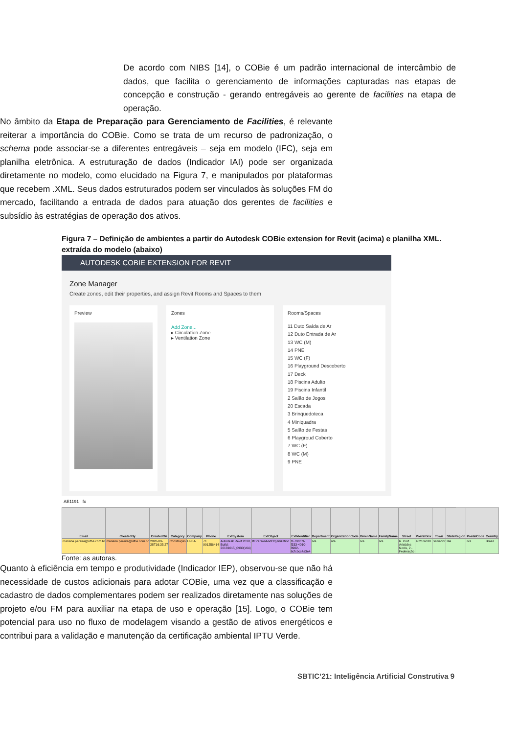De acordo com NIBS [14], o COBie é um padrão internacional de intercâmbio de dados, que facilita o gerenciamento de informações capturadas nas etapas de concepção e construção - gerando entregáveis ao gerente de facilities na etapa de operação.
No âmbito da Etapa de Preparação para Gerenciamento de Facilities, é relevante reiterar a importância do COBie. Como se trata de um recurso de padronização, o schema pode associar-se a diferentes entregáveis – seja em modelo (IFC), seja em planilha eletrônica. A estruturação de dados (Indicador IAI) pode ser organizada diretamente no modelo, como elucidado na Figura 7, e manipulados por plataformas que recebem .XML. Seus dados estruturados podem ser vinculados às soluções FM do mercado, facilitando a entrada de dados para atuação dos gerentes de facilities e subsídio às estratégias de operação dos ativos.
Figura 7 – Definição de ambientes a partir do Autodesk COBie extension for Revit (acima) e planilha XML. extraída do modelo (abaixo)
AUTODESK COBIE EXTENSION FOR REVIT
Zone Manager
Create zones, edit their properties, and assign Revit Rooms and Spaces to them
Preview Zones
Add Zone...
▸ Circulation Zone
▸ Ventilation Zone
Rooms/Spaces
11 Duto Saída de Ar
12 Duto Entrada de Ar
13 WC (M)
14 PNE
15 WC (F)
16 Playground Descoberto
17 Deck
18 Piscina Adulto
19 Piscina Infantil
2 Salão de Jogos
20 Escada
3 Brinquedoteca
4 Miniquadra
5 Salão de Festas
6 Playgroud Coberto
7 WC (F)
8 WC (M)
9 PNE
AE1191 fx
| Email | CreatedBy | CreatedOn | Category | Company | Phone | ExtSystem | ExtObject | ExtIdentifier | Department | OrganizationCode | GivenName | FamilyName | Street | PostalBox | Town | StateRegion | PostalCode | Country |
| --- | --- | --- | --- | --- | --- | --- | --- | --- | --- | --- | --- | --- | --- | --- | --- | --- | --- | --- |
| mariana.pereira@ufba.com.br | mariana.pereira@ufba.com.br | 2020-09-28T16:35:27 | Construção | UFBA | 71 991256414 | Autodesk Revit 2018, Build: 20181015_0930(x64) | IfcPersonAndOrganization | 6579bf59-f333-4010-8902-6cfcbcc4a3e4 | n/a | n/a | n/a | n/a | R. Prof. Aristides Novis, 2 - Federação | 40210-630 | Salvador | BA | n/a | Brasil |
Fonte: as autoras.
Quanto à eficiência em tempo e produtividade (Indicador IEP), observou-se que não há necessidade de custos adicionais para adotar COBie, uma vez que a classificação e cadastro de dados complementares podem ser realizados diretamente nas soluções de projeto e/ou FM para auxiliar na etapa de uso e operação [15]. Logo, o COBie tem potencial para uso no fluxo de modelagem visando a gestão de ativos energéticos e contribui para a validação e manutenção da certificação ambiental IPTU Verde.
SBTIC’21: Inteligência Artificial Construtiva 9